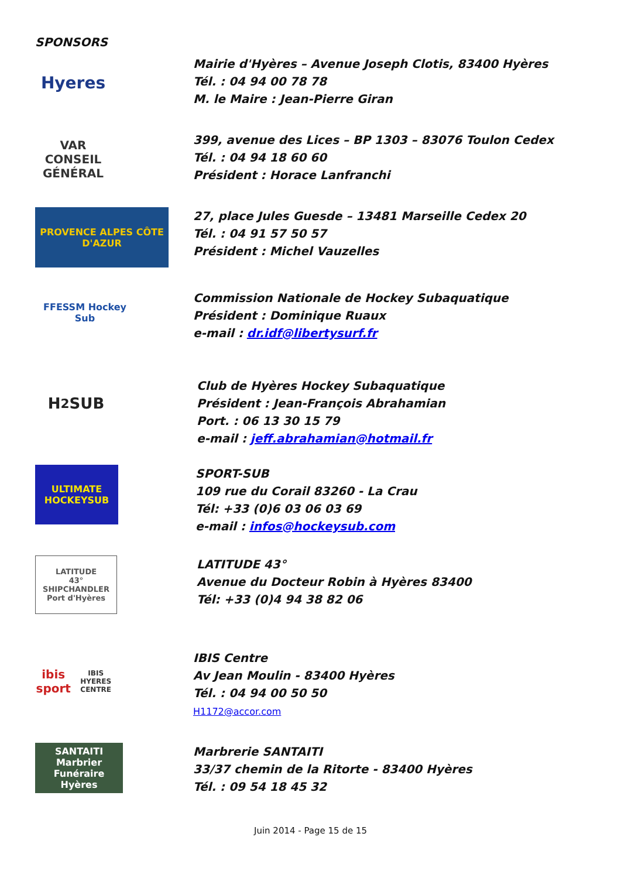SPONSORS
Hyeres
Mairie d'Hyères – Avenue Joseph Clotis, 83400 Hyères
Tél. : 04 94 00 78 78
M. le Maire : Jean-Pierre Giran
VAR
CONSEIL GÉNÉRAL
399, avenue des Lices – BP 1303 – 83076 Toulon Cedex
Tél. : 04 94 18 60 60
Président : Horace Lanfranchi
PROVENCE ALPES CÔTE D'AZUR
27, place Jules Guesde – 13481 Marseille Cedex 20
Tél. : 04 91 57 50 57
Président : Michel Vauzelles
FFESSM Hockey Sub
Commission Nationale de Hockey Subaquatique
Président : Dominique Ruaux
e-mail : dr.idf@libertysurf.fr
H<sub>2</sub>SUB
Club de Hyères Hockey Subaquatique
Président : Jean-François Abrahamian
Port. : 06 13 30 15 79
e-mail : jeff.abrahamian@hotmail.fr
ULTIMATE HOCKEYSUB
SPORT-SUB
109 rue du Corail 83260 - La Crau
Tél: +33 (0)6 03 06 03 69
e-mail : infos@hockeysub.com
LATITUDE
43°
SHIPCHANDLER
Port d'Hyères
LATITUDE 43°
Avenue du Docteur Robin à Hyères 83400
Tél: +33 (0)4 94 38 82 06
ibis sport
IBIS HYERES CENTRE
IBIS Centre
Av Jean Moulin - 83400 Hyères
Tél. : 04 94 00 50 50
H1172@accor.com
SANTAITI
Marbrier Funéraire Hyères
Marbrerie SANTAITI
33/37 chemin de la Ritorte - 83400 Hyères
Tél. : 09 54 18 45 32
Juin 2014 - Page 15 de 15